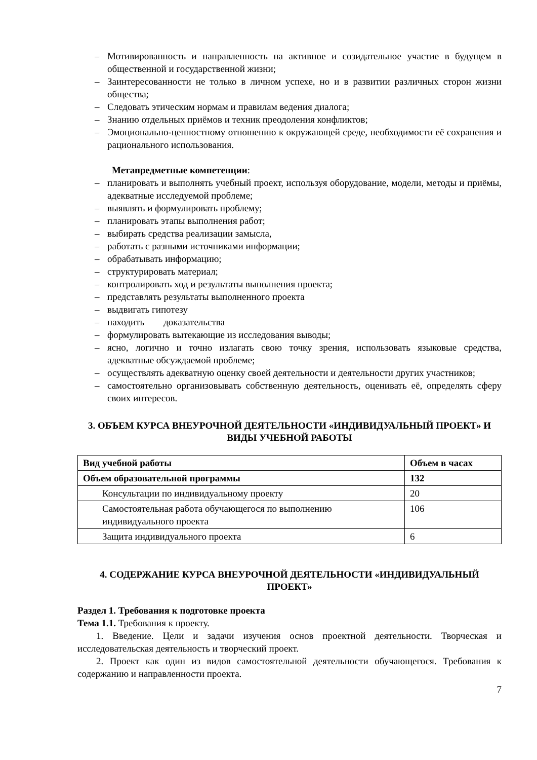– Мотивированность и направленность на активное и созидательное участие в будущем в общественной и государственной жизни;
– Заинтересованности не только в личном успехе, но и в развитии различных сторон жизни общества;
– Следовать этическим нормам и правилам ведения диалога;
– Знанию отдельных приёмов и техник преодоления конфликтов;
– Эмоционально-ценностному отношению к окружающей среде, необходимости её сохранения и рационального использования.
Метапредметные компетенции:
– планировать и выполнять учебный проект, используя оборудование, модели, методы и приёмы, адекватные исследуемой проблеме;
– выявлять и формулировать проблему;
– планировать этапы выполнения работ;
– выбирать средства реализации замысла,
– работать с разными источниками информации;
– обрабатывать информацию;
– структурировать материал;
– контролировать ход и результаты выполнения проекта;
– представлять результаты выполненного проекта
– выдвигать гипотезу
– находить доказательства
– формулировать вытекающие из исследования выводы;
– ясно, логично и точно излагать свою точку зрения, использовать языковые средства, адекватные обсуждаемой проблеме;
– осуществлять адекватную оценку своей деятельности и деятельности других участников;
– самостоятельно организовывать собственную деятельность, оценивать её, определять сферу своих интересов.
3. ОБЪЕМ КУРСА ВНЕУРОЧНОЙ ДЕЯТЕЛЬНОСТИ «ИНДИВИДУАЛЬНЫЙ ПРОЕКТ» И ВИДЫ УЧЕБНОЙ РАБОТЫ
| Вид учебной работы | Объем в часах |
| --- | --- |
| Объем образовательной программы | 132 |
| Консультации по индивидуальному проекту | 20 |
| Самостоятельная работа обучающегося по выполнению индивидуального проекта | 106 |
| Защита индивидуального проекта | 6 |
4. СОДЕРЖАНИЕ КУРСА ВНЕУРОЧНОЙ ДЕЯТЕЛЬНОСТИ «ИНДИВИДУАЛЬНЫЙ ПРОЕКТ»
Раздел 1. Требования к подготовке проекта
Тема 1.1. Требования к проекту.
1. Введение. Цели и задачи изучения основ проектной деятельности. Творческая и исследовательская деятельность и творческий проект.
2. Проект как один из видов самостоятельной деятельности обучающегося. Требования к содержанию и направленности проекта.
7